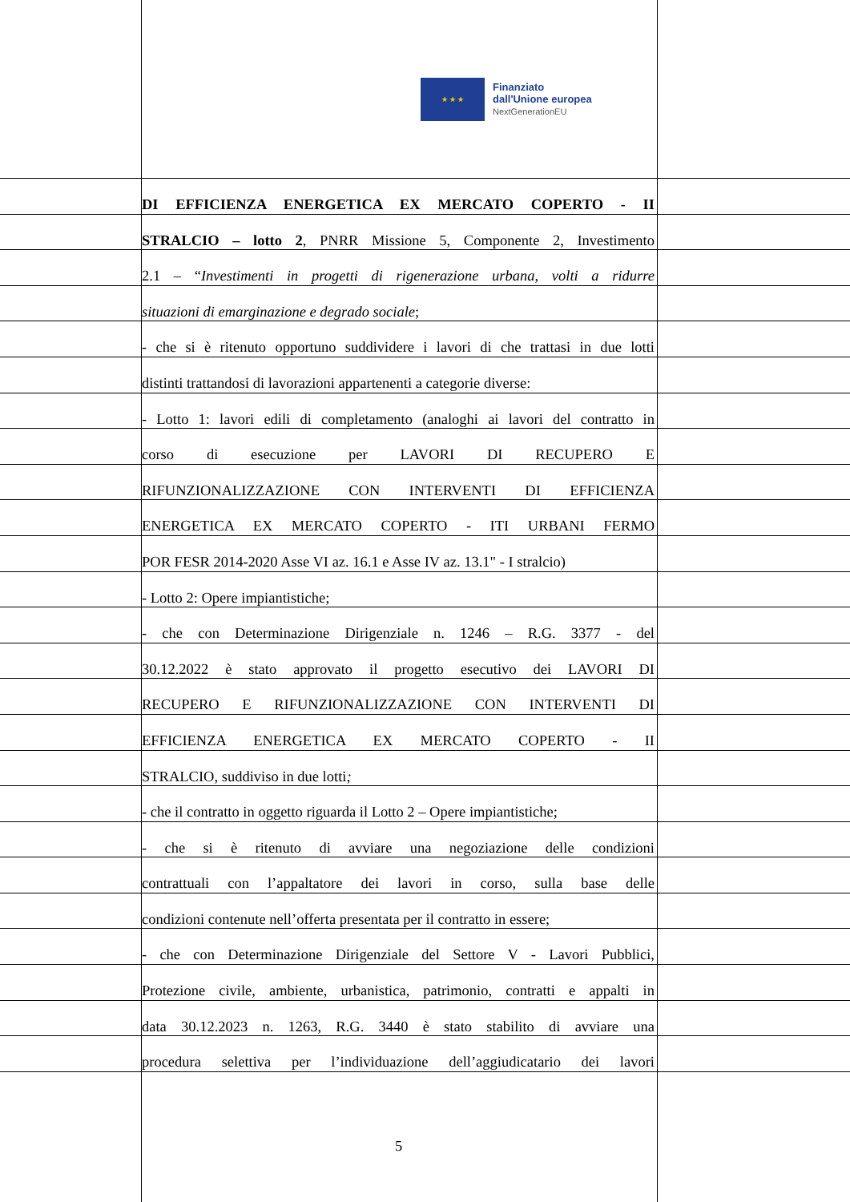★ ★ ★
Finanziato
dall'Unione europea
NextGenerationEU
DI EFFICIENZA ENERGETICA EX MERCATO COPERTO - II
STRALCIO – lotto 2, PNRR Missione 5, Componente 2, Investimento
2.1 – “Investimenti in progetti di rigenerazione urbana, volti a ridurre
situazioni di emarginazione e degrado sociale;
- che si è ritenuto opportuno suddividere i lavori di che trattasi in due lotti
distinti trattandosi di lavorazioni appartenenti a categorie diverse:
- Lotto 1: lavori edili di completamento (analoghi ai lavori del contratto in
corso di esecuzione per LAVORI DI RECUPERO E
RIFUNZIONALIZZAZIONE CON INTERVENTI DI EFFICIENZA
ENERGETICA EX MERCATO COPERTO - ITI URBANI FERMO
POR FESR 2014-2020 Asse VI az. 16.1 e Asse IV az. 13.1" - I stralcio)
- Lotto 2: Opere impiantistiche;
- che con Determinazione Dirigenziale n. 1246 – R.G. 3377 - del
30.12.2022 è stato approvato il progetto esecutivo dei LAVORI DI
RECUPERO E RIFUNZIONALIZZAZIONE CON INTERVENTI DI
EFFICIENZA ENERGETICA EX MERCATO COPERTO - II
STRALCIO, suddiviso in due lotti;
- che il contratto in oggetto riguarda il Lotto 2 – Opere impiantistiche;
- che si è ritenuto di avviare una negoziazione delle condizioni
contrattuali con l’appaltatore dei lavori in corso, sulla base delle
condizioni contenute nell’offerta presentata per il contratto in essere;
- che con Determinazione Dirigenziale del Settore V - Lavori Pubblici,
Protezione civile, ambiente, urbanistica, patrimonio, contratti e appalti in
data 30.12.2023 n. 1263, R.G. 3440 è stato stabilito di avviare una
procedura selettiva per l’individuazione dell’aggiudicatario dei lavori
5